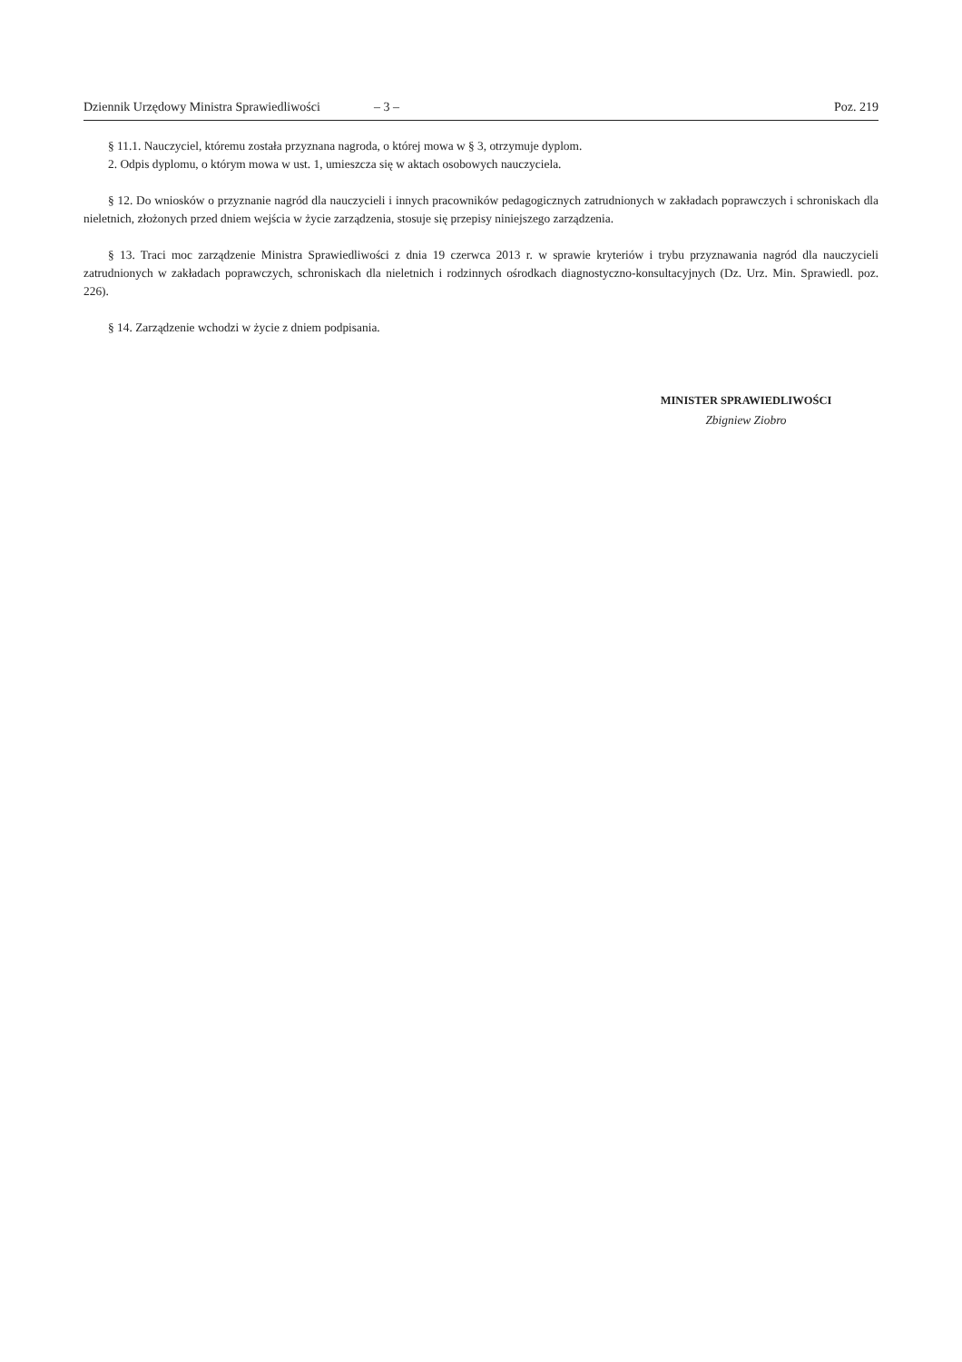Dziennik Urzędowy Ministra Sprawiedliwości – 3 – Poz. 219
§ 11.1. Nauczyciel, któremu została przyznana nagroda, o której mowa w § 3, otrzymuje dyplom.
2. Odpis dyplomu, o którym mowa w ust. 1, umieszcza się w aktach osobowych nauczyciela.
§ 12. Do wniosków o przyznanie nagród dla nauczycieli i innych pracowników pedagogicznych zatrudnionych w zakładach poprawczych i schroniskach dla nieletnich, złożonych przed dniem wejścia w życie zarządzenia, stosuje się przepisy niniejszego zarządzenia.
§ 13. Traci moc zarządzenie Ministra Sprawiedliwości z dnia 19 czerwca 2013 r. w sprawie kryteriów i trybu przyznawania nagród dla nauczycieli zatrudnionych w zakładach poprawczych, schroniskach dla nieletnich i rodzinnych ośrodkach diagnostyczno-konsultacyjnych (Dz. Urz. Min. Sprawiedl. poz. 226).
§ 14. Zarządzenie wchodzi w życie z dniem podpisania.
MINISTER SPRAWIEDLIWOŚCI
Zbigniew Ziobro